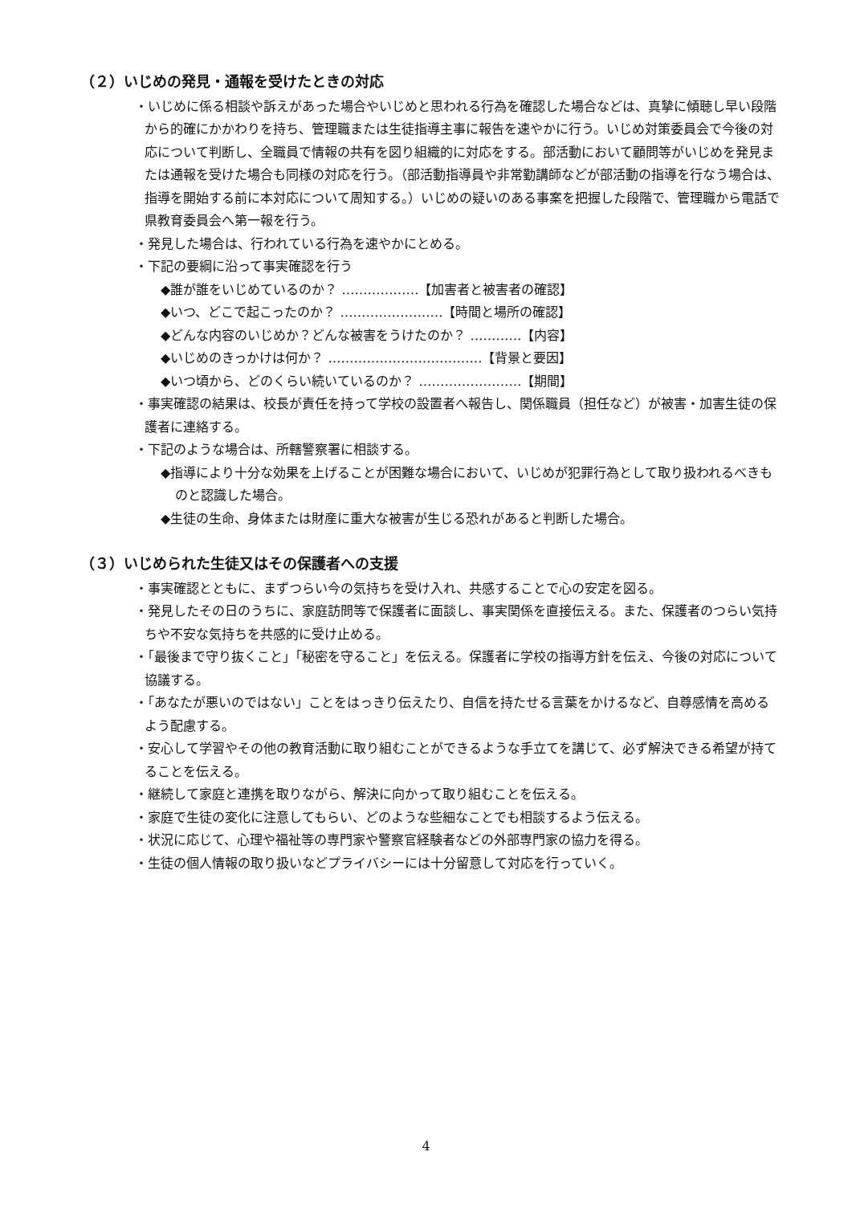（２）いじめの発見・通報を受けたときの対応
・いじめに係る相談や訴えがあった場合やいじめと思われる行為を確認した場合などは、真摯に傾聴し早い段階から的確にかかわりを持ち、管理職または生徒指導主事に報告を速やかに行う。いじめ対策委員会で今後の対応について判断し、全職員で情報の共有を図り組織的に対応をする。部活動において顧問等がいじめを発見または通報を受けた場合も同様の対応を行う。（部活動指導員や非常勤講師などが部活動の指導を行なう場合は、指導を開始する前に本対応について周知する。）いじめの疑いのある事案を把握した段階で、管理職から電話で県教育委員会へ第一報を行う。
・発見した場合は、行われている行為を速やかにとめる。
・下記の要綱に沿って事実確認を行う
◆誰が誰をいじめているのか？ ………………【加害者と被害者の確認】
◆いつ、どこで起こったのか？ ……………………【時間と場所の確認】
◆どんな内容のいじめか？どんな被害をうけたのか？ …………【内容】
◆いじめのきっかけは何か？ ………………………………【背景と要因】
◆いつ頃から、どのくらい続いているのか？ ……………………【期間】
・事実確認の結果は、校長が責任を持って学校の設置者へ報告し、関係職員（担任など）が被害・加害生徒の保護者に連絡する。
・下記のような場合は、所轄警察署に相談する。
◆指導により十分な効果を上げることが困難な場合において、いじめが犯罪行為として取り扱われるべきものと認識した場合。
◆生徒の生命、身体または財産に重大な被害が生じる恐れがあると判断した場合。
（３）いじめられた生徒又はその保護者への支援
・事実確認とともに、まずつらい今の気持ちを受け入れ、共感することで心の安定を図る。
・発見したその日のうちに、家庭訪問等で保護者に面談し、事実関係を直接伝える。また、保護者のつらい気持ちや不安な気持ちを共感的に受け止める。
・「最後まで守り抜くこと」「秘密を守ること」を伝える。保護者に学校の指導方針を伝え、今後の対応について協議する。
・「あなたが悪いのではない」ことをはっきり伝えたり、自信を持たせる言葉をかけるなど、自尊感情を高めるよう配慮する。
・安心して学習やその他の教育活動に取り組むことができるような手立てを講じて、必ず解決できる希望が持てることを伝える。
・継続して家庭と連携を取りながら、解決に向かって取り組むことを伝える。
・家庭で生徒の変化に注意してもらい、どのような些細なことでも相談するよう伝える。
・状況に応じて、心理や福祉等の専門家や警察官経験者などの外部専門家の協力を得る。
・生徒の個人情報の取り扱いなどプライバシーには十分留意して対応を行っていく。
4